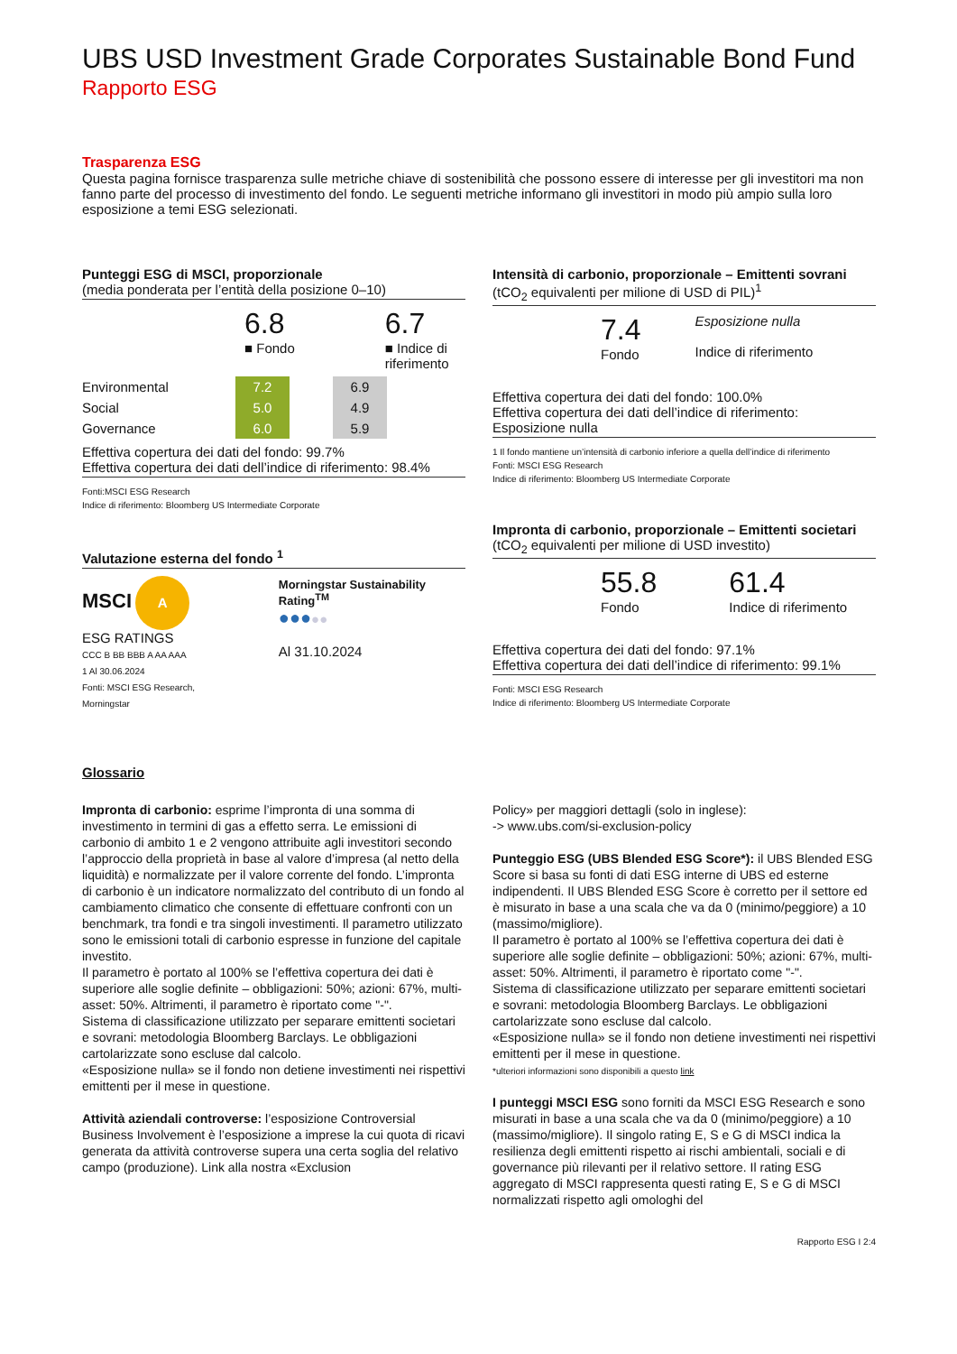UBS USD Investment Grade Corporates Sustainable Bond Fund
Rapporto ESG
Trasparenza ESG
Questa pagina fornisce trasparenza sulle metriche chiave di sostenibilità che possono essere di interesse per gli investitori ma non fanno parte del processo di investimento del fondo. Le seguenti metriche informano gli investitori in modo più ampio sulla loro esposizione a temi ESG selezionati.
Punteggi ESG di MSCI, proporzionale
(media ponderata per l’entità della posizione 0–10)
6.8
■ Fondo
6.7
■ Indice di
riferimento
| Environmental | 7.2 | | 6.9 |
| Social | 5.0 | | 4.9 |
| Governance | 6.0 | | 5.9 |
Effettiva copertura dei dati del fondo: 99.7%
Effettiva copertura dei dati dell’indice di riferimento: 98.4%
Fonti:MSCI ESG Research
Indice di riferimento: Bloomberg US Intermediate Corporate
Valutazione esterna del fondo <sup>1</sup>
MSCI A
ESG RATINGS
CCC B BB BBB A AA AAA
1 Al 30.06.2024
Fonti: MSCI ESG Research, Morningstar
Morningstar Sustainability Rating<sup>TM</sup>
●●●●●
Al 31.10.2024
Intensità di carbonio, proporzionale – Emittenti sovrani
(tCO<sub>2</sub> equivalenti per milione di USD di PIL)<sup>1</sup>
7.4
Fondo
Esposizione nulla
Indice di riferimento
Effettiva copertura dei dati del fondo: 100.0%
Effettiva copertura dei dati dell’indice di riferimento:
Esposizione nulla
1 Il fondo mantiene un’intensità di carbonio inferiore a quella dell’indice di riferimento
Fonti: MSCI ESG Research
Indice di riferimento: Bloomberg US Intermediate Corporate
Impronta di carbonio, proporzionale – Emittenti societari
(tCO<sub>2</sub> equivalenti per milione di USD investito)
55.8
Fondo
61.4
Indice di riferimento
Effettiva copertura dei dati del fondo: 97.1%
Effettiva copertura dei dati dell’indice di riferimento: 99.1%
Fonti: MSCI ESG Research
Indice di riferimento: Bloomberg US Intermediate Corporate
Glossario
Impronta di carbonio: esprime l’impronta di una somma di investimento in termini di gas a effetto serra. Le emissioni di carbonio di ambito 1 e 2 vengono attribuite agli investitori secondo l’approccio della proprietà in base al valore d’impresa (al netto della liquidità) e normalizzate per il valore corrente del fondo. L’impronta di carbonio è un indicatore normalizzato del contributo di un fondo al cambiamento climatico che consente di effettuare confronti con un benchmark, tra fondi e tra singoli investimenti. Il parametro utilizzato sono le emissioni totali di carbonio espresse in funzione del capitale investito.
Il parametro è portato al 100% se l’effettiva copertura dei dati è superiore alle soglie definite – obbligazioni: 50%; azioni: 67%, multi-asset: 50%. Altrimenti, il parametro è riportato come "-".
Sistema di classificazione utilizzato per separare emittenti societari e sovrani: metodologia Bloomberg Barclays. Le obbligazioni cartolarizzate sono escluse dal calcolo.
«Esposizione nulla» se il fondo non detiene investimenti nei rispettivi emittenti per il mese in questione.
Attività aziendali controverse: l’esposizione Controversial Business Involvement è l’esposizione a imprese la cui quota di ricavi generata da attività controverse supera una certa soglia del relativo campo (produzione). Link alla nostra «Exclusion
Policy» per maggiori dettagli (solo in inglese):
-> www.ubs.com/si-exclusion-policy
Punteggio ESG (UBS Blended ESG Score*): il UBS Blended ESG Score si basa su fonti di dati ESG interne di UBS ed esterne indipendenti. Il UBS Blended ESG Score è corretto per il settore ed è misurato in base a una scala che va da 0 (minimo/peggiore) a 10 (massimo/migliore).
Il parametro è portato al 100% se l’effettiva copertura dei dati è superiore alle soglie definite – obbligazioni: 50%; azioni: 67%, multi-asset: 50%. Altrimenti, il parametro è riportato come "-".
Sistema di classificazione utilizzato per separare emittenti societari e sovrani: metodologia Bloomberg Barclays. Le obbligazioni cartolarizzate sono escluse dal calcolo.
«Esposizione nulla» se il fondo non detiene investimenti nei rispettivi emittenti per il mese in questione.
*ulteriori informazioni sono disponibili a questo link
I punteggi MSCI ESG sono forniti da MSCI ESG Research e sono misurati in base a una scala che va da 0 (minimo/peggiore) a 10 (massimo/migliore). Il singolo rating E, S e G di MSCI indica la resilienza degli emittenti rispetto ai rischi ambientali, sociali e di governance più rilevanti per il relativo settore. Il rating ESG aggregato di MSCI rappresenta questi rating E, S e G di MSCI normalizzati rispetto agli omologhi del
Rapporto ESG I 2:4